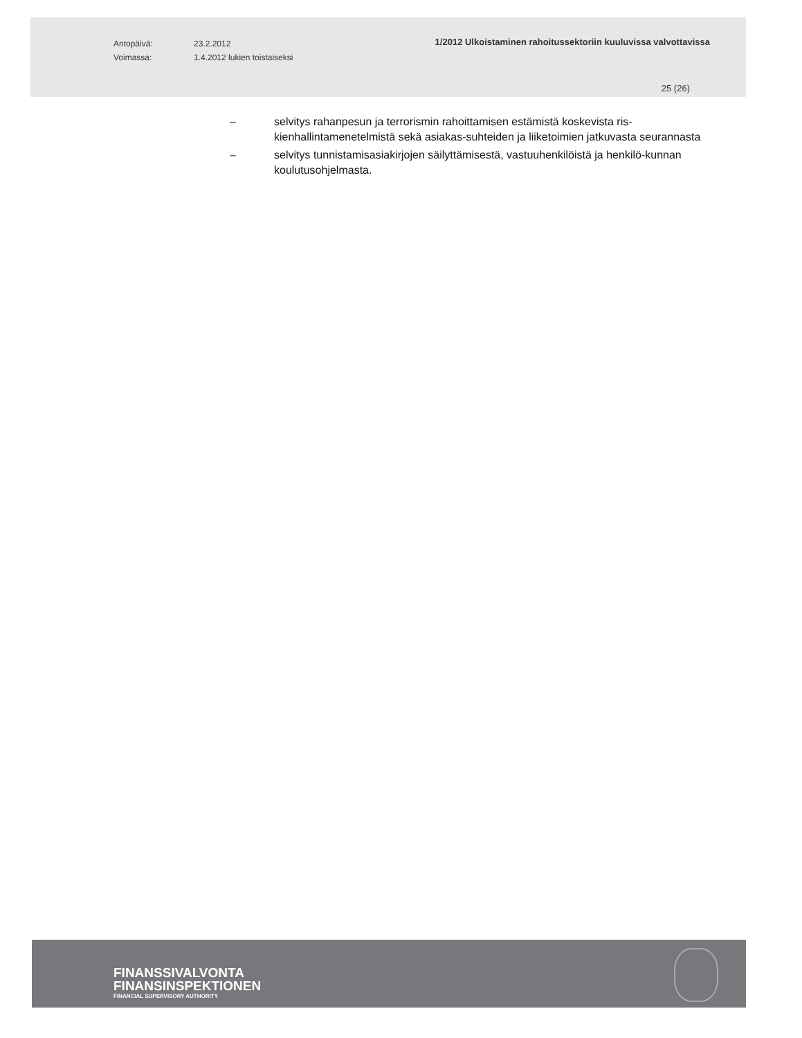Antopäivä:
Voimassa:
23.2.2012
1.4.2012 lukien toistaiseksi
1/2012 Ulkoistaminen rahoitussektoriin kuuluvissa valvottavissa
25 (26)
– selvitys rahanpesun ja terrorismin rahoittamisen estämistä koskevista ris-kienhallintamenetelmistä sekä asiakas-suhteiden ja liiketoimien jatkuvasta seurannasta
– selvitys tunnistamisasiakirjojen säilyttämisestä, vastuuhenkilöistä ja henkilö-kunnan koulutusohjelmasta.
FINANSSIVALVONTA
FINANSINSPEKTIONEN
FINANCIAL SUPERVISORY AUTHORITY